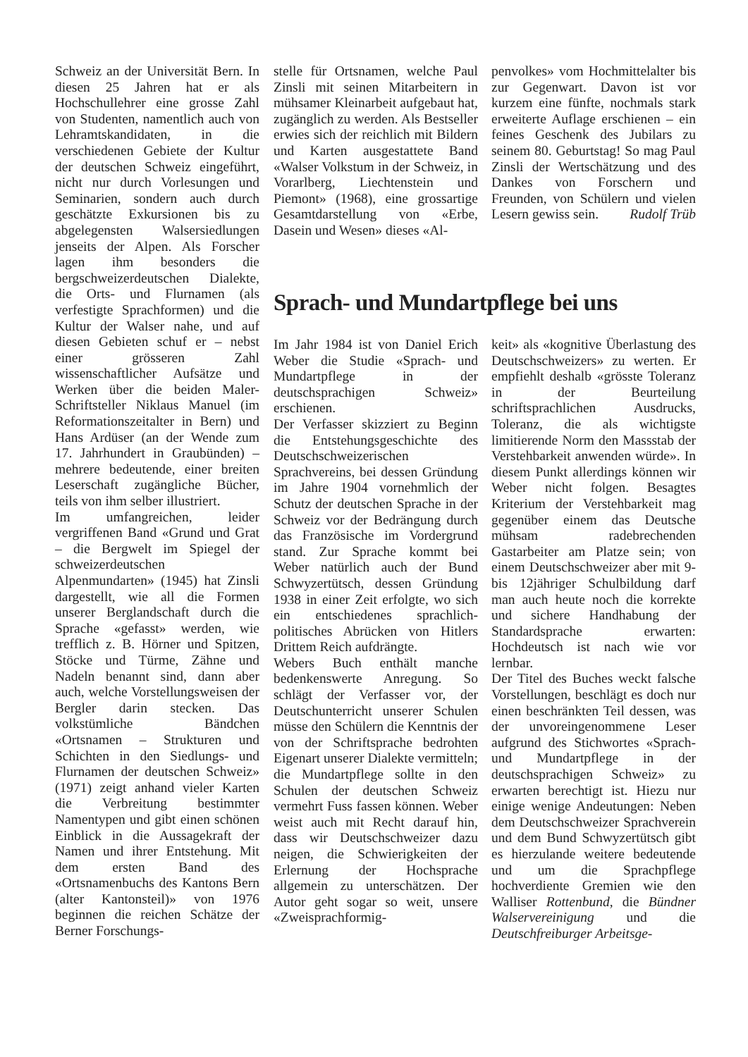Schweiz an der Universität Bern. In diesen 25 Jahren hat er als Hochschullehrer eine grosse Zahl von Studenten, namentlich auch von Lehramtskandidaten, in die verschiedenen Gebiete der Kultur der deutschen Schweiz eingeführt, nicht nur durch Vorlesungen und Seminarien, sondern auch durch geschätzte Exkursionen bis zu abgelegensten Walsersiedlungen jenseits der Alpen. Als Forscher lagen ihm besonders die bergschweizerdeutschen Dialekte, die Orts- und Flurnamen (als verfestigte Sprachformen) und die Kultur der Walser nahe, und auf diesen Gebieten schuf er – nebst einer grösseren Zahl wissenschaftlicher Aufsätze und Werken über die beiden Maler-Schriftsteller Niklaus Manuel (im Reformationszeitalter in Bern) und Hans Ardüser (an der Wende zum 17. Jahrhundert in Graubünden) – mehrere bedeutende, einer breiten Leserschaft zugängliche Bücher, teils von ihm selber illustriert.
Im umfangreichen, leider vergriffenen Band «Grund und Grat – die Bergwelt im Spiegel der schweizerdeutschen Alpenmundarten» (1945) hat Zinsli dargestellt, wie all die Formen unserer Berglandschaft durch die Sprache «gefasst» werden, wie trefflich z. B. Hörner und Spitzen, Stöcke und Türme, Zähne und Nadeln benannt sind, dann aber auch, welche Vorstellungsweisen der Bergler darin stecken. Das volkstümliche Bändchen «Ortsnamen – Strukturen und Schichten in den Siedlungs- und Flurnamen der deutschen Schweiz» (1971) zeigt anhand vieler Karten die Verbreitung bestimmter Namentypen und gibt einen schönen Einblick in die Aussagekraft der Namen und ihrer Entstehung. Mit dem ersten Band des «Ortsnamenbuchs des Kantons Bern (alter Kantonsteil)» von 1976 beginnen die reichen Schätze der Berner Forschungs-
stelle für Ortsnamen, welche Paul Zinsli mit seinen Mitarbeitern in mühsamer Kleinarbeit aufgebaut hat, zugänglich zu werden. Als Bestseller erwies sich der reichlich mit Bildern und Karten ausgestattete Band «Walser Volkstum in der Schweiz, in Vorarlberg, Liechtenstein und Piemont» (1968), eine grossartige Gesamtdarstellung von «Erbe, Dasein und Wesen» dieses «Al-
penvolkes» vom Hochmittelalter bis zur Gegenwart. Davon ist vor kurzem eine fünfte, nochmals stark erweiterte Auflage erschienen – ein feines Geschenk des Jubilars zu seinem 80. Geburtstag! So mag Paul Zinsli der Wertschätzung und des Dankes von Forschern und Freunden, von Schülern und vielen Lesern gewiss sein. Rudolf Trüb
Sprach- und Mundartpflege bei uns
Im Jahr 1984 ist von Daniel Erich Weber die Studie «Sprach- und Mundartpflege in der deutschsprachigen Schweiz» erschienen.
Der Verfasser skizziert zu Beginn die Entstehungsgeschichte des Deutschschweizerischen Sprachvereins, bei dessen Gründung im Jahre 1904 vornehmlich der Schutz der deutschen Sprache in der Schweiz vor der Bedrängung durch das Französische im Vordergrund stand. Zur Sprache kommt bei Weber natürlich auch der Bund Schwyzertütsch, dessen Gründung 1938 in einer Zeit erfolgte, wo sich ein entschiedenes sprachlich-politisches Abrücken von Hitlers Drittem Reich aufdrängte.
Webers Buch enthält manche bedenkenswerte Anregung. So schlägt der Verfasser vor, der Deutschunterricht unserer Schulen müsse den Schülern die Kenntnis der von der Schriftsprache bedrohten Eigenart unserer Dialekte vermitteln; die Mundartpflege sollte in den Schulen der deutschen Schweiz vermehrt Fuss fassen können. Weber weist auch mit Recht darauf hin, dass wir Deutschschweizer dazu neigen, die Schwierigkeiten der Erlernung der Hochsprache allgemein zu unterschätzen. Der Autor geht sogar so weit, unsere «Zweisprachformig-
keit» als «kognitive Überlastung des Deutschschweizers» zu werten. Er empfiehlt deshalb «grösste Toleranz in der Beurteilung schriftsprachlichen Ausdrucks, Toleranz, die als wichtigste limitierende Norm den Massstab der Verstehbarkeit anwenden würde». In diesem Punkt allerdings können wir Weber nicht folgen. Besagtes Kriterium der Verstehbarkeit mag gegenüber einem das Deutsche mühsam radebrechenden Gastarbeiter am Platze sein; von einem Deutschschweizer aber mit 9- bis 12jähriger Schulbildung darf man auch heute noch die korrekte und sichere Handhabung der Standardsprache erwarten: Hochdeutsch ist nach wie vor lernbar.
Der Titel des Buches weckt falsche Vorstellungen, beschlägt es doch nur einen beschränkten Teil dessen, was der unvoreingenommene Leser aufgrund des Stichwortes «Sprach- und Mundartpflege in der deutschsprachigen Schweiz» zu erwarten berechtigt ist. Hiezu nur einige wenige Andeutungen: Neben dem Deutschschweizer Sprachverein und dem Bund Schwyzertütsch gibt es hierzulande weitere bedeutende und um die Sprachpflege hochverdiente Gremien wie den Walliser Rottenbund, die Bündner Walservereinigung und die Deutschfreiburger Arbeitsge-